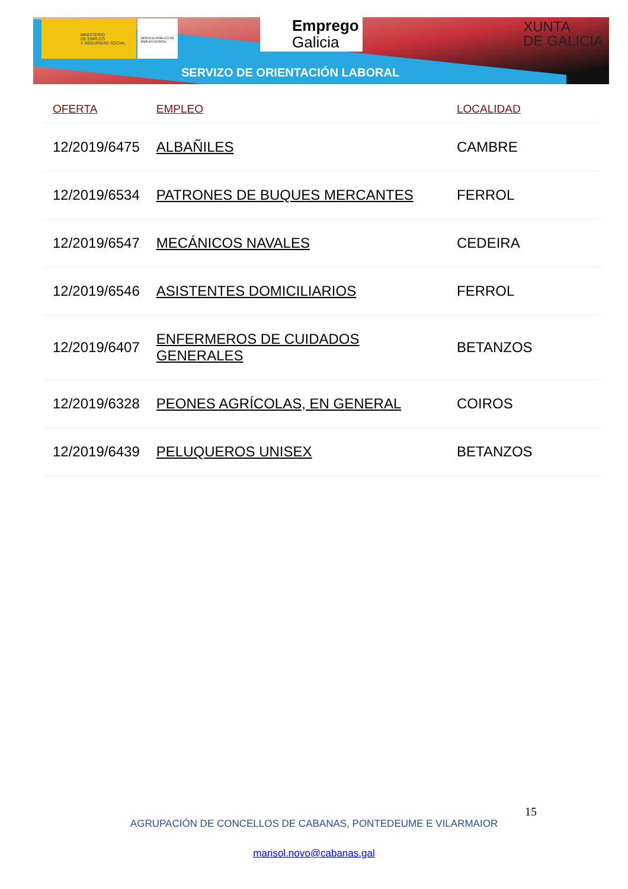MINISTERIO
DE EMPLEO
Y SEGURIDAD SOCIAL
SERVICIO PÚBLICO DE EMPLEO ESTATAL
Emprego
Galicia
XUNTA
DE GALICIA
SERVIZO DE ORIENTACIÓN LABORAL
| OFERTA | EMPLEO | LOCALIDAD |
| --- | --- | --- |
| 12/2019/6475 | ALBAÑILES | CAMBRE |
| 12/2019/6534 | PATRONES DE BUQUES MERCANTES | FERROL |
| 12/2019/6547 | MECÁNICOS NAVALES | CEDEIRA |
| 12/2019/6546 | ASISTENTES DOMICILIARIOS | FERROL |
| 12/2019/6407 | ENFERMEROS DE CUIDADOS GENERALES | BETANZOS |
| 12/2019/6328 | PEONES AGRÍCOLAS, EN GENERAL | COIROS |
| 12/2019/6439 | PELUQUEROS UNISEX | BETANZOS |
15
AGRUPACIÓN DE CONCELLOS DE CABANAS, PONTEDEUME E VILARMAIOR
marisol.novo@cabanas.gal